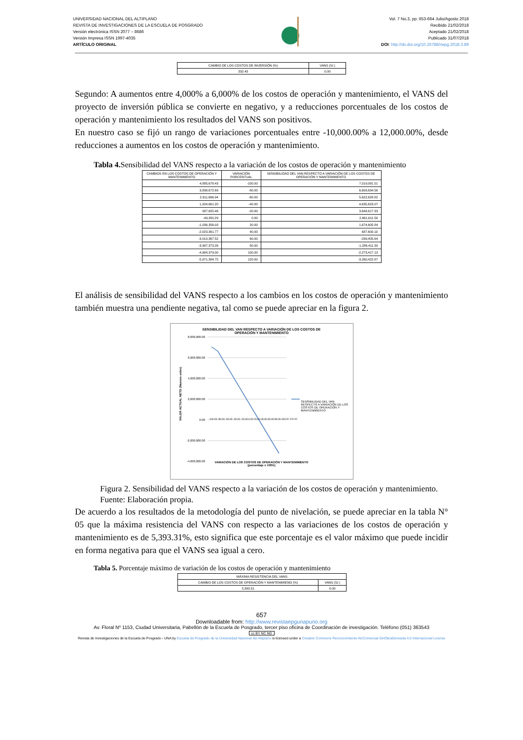UNIVERSIDAD NACIONAL DEL ALTIPLANO
REVISTA DE INVESTIGACIONES DE LA ESCUELA DE POSGRADO
Versión electrónica ISSN 2077 – 8686
Versión Impresa ISSN 1997-4035
ARTÍCULO ORIGINAL
Vol. 7 No.3, pp. 653-664 Julio/Agosto 2018
Recibido 21/02/2018
Aceptado 21/02/2018
Publicado 31/07/2018
DOI: http://dx.doi.org/10.26788/riepg.2018.3.89
| CAMBIO DE LOS COSTOS DE INVERSIÓN (%) | VANS (S/.) |
| 332.43 | 0.00 |
Segundo: A aumentos entre 4,000% a 6,000% de los costos de operación y mantenimiento, el VANS del proyecto de inversión pública se convierte en negativo, y a reducciones porcentuales de los costos de operación y mantenimiento los resultados del VANS son positivos.
En nuestro caso se fijó un rango de variaciones porcentuales entre -10,000.00% a 12,000.00%, desde reducciones a aumentos en los costos de operación y mantenimiento.
Tabla 4. Sensibilidad del VANS respecto a la variación de los costos de operación y mantenimiento
| CAMBIOS EN LOS COSTOS DE OPERACIÓN Y MANTENIMIENTO | VARIACIÓN PORCENTUAL | SENSIBILIDAD DEL VAN RESPECTO A VARIACIÓN DE LOS COSTOS DE OPERACIÓN Y MANTENIMIENTO |
| --- | --- | --- |
| 4,885,678.43 | -100.00 | 7,019,081.51 |
| 3,898,672.69 | -80.00 | 6,609,634.56 |
| 2,911,666.94 | -60.00 | 5,622,628.82 |
| 1,924,661.20 | -40.00 | 4,635,623.07 |
| 937,655.46 | -20.00 | 3,648,617.33 |
| -49,350.29 | 0.00 | 2,661,611.59 |
| -1,036,356.03 | 20.00 | 1,674,605.84 |
| -2,023,361.77 | 40.00 | 687,600.10 |
| -3,010,367.52 | 60.00 | -299,405.64 |
| -3,997,373.26 | 80.00 | -1,286,411.39 |
| -4,984,379.00 | 100.00 | -2,273,417.13 |
| -5,971,384.75 | 120.00 | -3,260,422.87 |
El análisis de sensibilidad del VANS respecto a los cambios en los costos de operación y mantenimiento también muestra una pendiente negativa, tal como se puede apreciar en la figura 2.
SENSIBILIDAD DEL VAN RESPECTO A VARIACIÓN DE LOS COSTOS DE
OPERACIÓN Y MANTENIMIENTO
8,000,000.00
6,000,000.00
4,000,000.00
2,000,000.00
0.00
-2,000,000.00
-4,000,000.00
VALOR ACTUAL NETO (Nuevos soles)
SENSIBILIDAD DEL VAN RESPECTO A VARIACIÓN DE LOS COSTOS DE OPERACIÓN Y MANTENIMIENTO
-100.00 -80.00 -60.00 -40.00 -20.00 0.00 20.00 40.00 60.00 80.00 100.00 120.00
VARIACIÓN DE LOS COSTOS DE OPERACIÓN Y MANTENIMIENTO
(porcentaje x 100%)
Figura 2. Sensibilidad del VANS respecto a la variación de los costos de operación y mantenimiento.
Fuente: Elaboración propia.
De acuerdo a los resultados de la metodología del punto de nivelación, se puede apreciar en la tabla N° 05 que la máxima resistencia del VANS con respecto a las variaciones de los costos de operación y mantenimiento es de 5,393.31%, esto significa que este porcentaje es el valor máximo que puede incidir en forma negativa para que el VANS sea igual a cero.
Tabla 5. Porcentaje máximo de variación de los costos de operación y mantenimiento
| MÁXIMA RESISTENCIA DEL VANS | |
| CAMBIO DE LOS COSTOS DE OPERACIÓN Y MANTENIMIENO (%) | VANS (S/.) |
| 5,393.31 | 0.00 |
657
Downloadable from: http://www.revistaepgunapuno.org
Av. Floral Nº 1153, Ciudad Universitaria, Pabellón de la Escuela de Posgrado, tercer piso oficina de Coordinación de investigación. Teléfono (051) 363543
cc BY NC ND
Revista de Investigaciones de la Escuela de Posgrado - UNA by Escuela de Posgrado de la Universidad Nacional del Altiplano is licensed under a Creative Commons Reconocimiento-NoComercial-SinObraDerivada 4.0 Internacional License